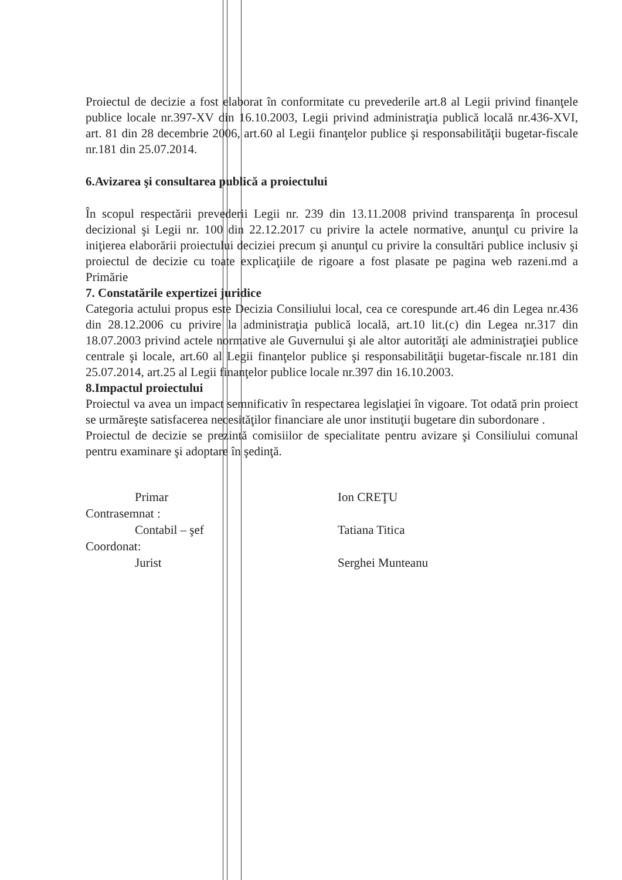Proiectul de decizie a fost elaborat în conformitate cu prevederile art.8 al Legii privind finanţele publice locale nr.397-XV din 16.10.2003, Legii privind administraţia publică locală nr.436-XVI, art. 81 din 28 decembrie 2006, art.60 al Legii finanţelor publice şi responsabilităţii bugetar-fiscale nr.181 din 25.07.2014.
6.Avizarea şi consultarea publică a proiectului
În scopul respectării prevederii Legii nr. 239 din 13.11.2008 privind transparenţa în procesul decizional şi Legii nr. 100 din 22.12.2017 cu privire la actele normative, anunţul cu privire la iniţierea elaborării proiectului deciziei precum şi anunţul cu privire la consultări publice inclusiv şi proiectul de decizie cu toate explicaţiile de rigoare a fost plasate pe pagina web razeni.md a Primărie
7. Constatările expertizei juridice
Categoria actului propus este Decizia Consiliului local, cea ce corespunde art.46 din Legea nr.436 din 28.12.2006 cu privire la administraţia publică locală, art.10 lit.(c) din Legea nr.317 din 18.07.2003 privind actele normative ale Guvernului şi ale altor autorităţi ale administraţiei publice centrale şi locale, art.60 al Legii finanţelor publice şi responsabilităţii bugetar-fiscale nr.181 din 25.07.2014, art.25 al Legii finanţelor publice locale nr.397 din 16.10.2003.
8.Impactul proiectului
Proiectul va avea un impact semnificativ în respectarea legislaţiei în vigoare. Tot odată prin proiect se urmăreşte satisfacerea necesităţilor financiare ale unor instituţii bugetare din subordonare .
Proiectul de decizie se prezintă comisiilor de specialitate pentru avizare şi Consiliului comunal pentru examinare şi adoptare în şedinţă.
Primar
Contrasemnat :
Contabil – şef
Coordonat:
Jurist
Ion CREŢU
Tatiana Titica
Serghei Munteanu